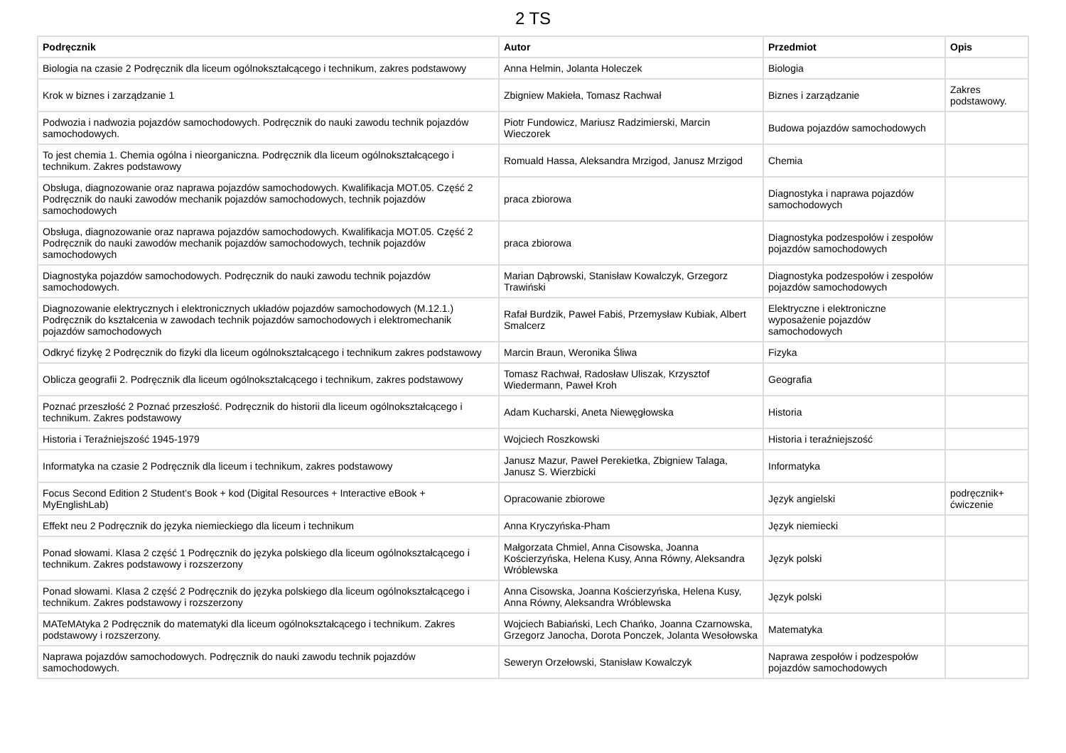2 TS
| Podręcznik | Autor | Przedmiot | Opis |
| --- | --- | --- | --- |
| Biologia na czasie 2 Podręcznik dla liceum ogólnokształcącego i technikum, zakres podstawowy | Anna Helmin, Jolanta Holeczek | Biologia | |
| Krok w biznes i zarządzanie 1 | Zbigniew Makieła, Tomasz Rachwał | Biznes i zarządzanie | Zakres podstawowy. |
| Podwozia i nadwozia pojazdów samochodowych. Podręcznik do nauki zawodu technik pojazdów samochodowych. | Piotr Fundowicz, Mariusz Radzimierski, Marcin Wieczorek | Budowa pojazdów samochodowych | |
| To jest chemia 1. Chemia ogólna i nieorganiczna. Podręcznik dla liceum ogólnokształcącego i technikum. Zakres podstawowy | Romuald Hassa, Aleksandra Mrzigod, Janusz Mrzigod | Chemia | |
| Obsługa, diagnozowanie oraz naprawa pojazdów samochodowych. Kwalifikacja MOT.05. Część 2 Podręcznik do nauki zawodów mechanik pojazdów samochodowych, technik pojazdów samochodowych | praca zbiorowa | Diagnostyka i naprawa pojazdów samochodowych | |
| Obsługa, diagnozowanie oraz naprawa pojazdów samochodowych. Kwalifikacja MOT.05. Część 2 Podręcznik do nauki zawodów mechanik pojazdów samochodowych, technik pojazdów samochodowych | praca zbiorowa | Diagnostyka podzespołów i zespołów pojazdów samochodowych | |
| Diagnostyka pojazdów samochodowych. Podręcznik do nauki zawodu technik pojazdów samochodowych. | Marian Dąbrowski, Stanisław Kowalczyk, Grzegorz Trawiński | Diagnostyka podzespołów i zespołów pojazdów samochodowych | |
| Diagnozowanie elektrycznych i elektronicznych układów pojazdów samochodowych (M.12.1.) Podręcznik do kształcenia w zawodach technik pojazdów samochodowych i elektromechanik pojazdów samochodowych | Rafał Burdzik, Paweł Fabiś, Przemysław Kubiak, Albert Smalcerz | Elektryczne i elektroniczne wyposażenie pojazdów samochodowych | |
| Odkryć fizykę 2 Podręcznik do fizyki dla liceum ogólnokształcącego i technikum zakres podstawowy | Marcin Braun, Weronika Śliwa | Fizyka | |
| Oblicza geografii 2. Podręcznik dla liceum ogólnokształcącego i technikum, zakres podstawowy | Tomasz Rachwał, Radosław Uliszak, Krzysztof Wiedermann, Paweł Kroh | Geografia | |
| Poznać przeszłość 2 Poznać przeszłość. Podręcznik do historii dla liceum ogólnokształcącego i technikum. Zakres podstawowy | Adam Kucharski, Aneta Niewęgłowska | Historia | |
| Historia i Teraźniejszość 1945-1979 | Wojciech Roszkowski | Historia i teraźniejszość | |
| Informatyka na czasie 2 Podręcznik dla liceum i technikum, zakres podstawowy | Janusz Mazur, Paweł Perekietka, Zbigniew Talaga, Janusz S. Wierzbicki | Informatyka | |
| Focus Second Edition 2 Student’s Book + kod (Digital Resources + Interactive eBook + MyEnglishLab) | Opracowanie zbiorowe | Język angielski | podręcznik+ ćwiczenie |
| Effekt neu 2 Podręcznik do języka niemieckiego dla liceum i technikum | Anna Kryczyńska-Pham | Język niemiecki | |
| Ponad słowami. Klasa 2 część 1 Podręcznik do języka polskiego dla liceum ogólnokształcącego i technikum. Zakres podstawowy i rozszerzony | Małgorzata Chmiel, Anna Cisowska, Joanna Kościerzyńska, Helena Kusy, Anna Równy, Aleksandra Wróblewska | Język polski | |
| Ponad słowami. Klasa 2 część 2 Podręcznik do języka polskiego dla liceum ogólnokształcącego i technikum. Zakres podstawowy i rozszerzony | Anna Cisowska, Joanna Kościerzyńska, Helena Kusy, Anna Równy, Aleksandra Wróblewska | Język polski | |
| MATeMAtyka 2 Podręcznik do matematyki dla liceum ogólnokształcącego i technikum. Zakres podstawowy i rozszerzony. | Wojciech Babiański, Lech Chańko, Joanna Czarnowska, Grzegorz Janocha, Dorota Ponczek, Jolanta Wesołowska | Matematyka | |
| Naprawa pojazdów samochodowych. Podręcznik do nauki zawodu technik pojazdów samochodowych. | Seweryn Orzełowski, Stanisław Kowalczyk | Naprawa zespołów i podzespołów pojazdów samochodowych | |